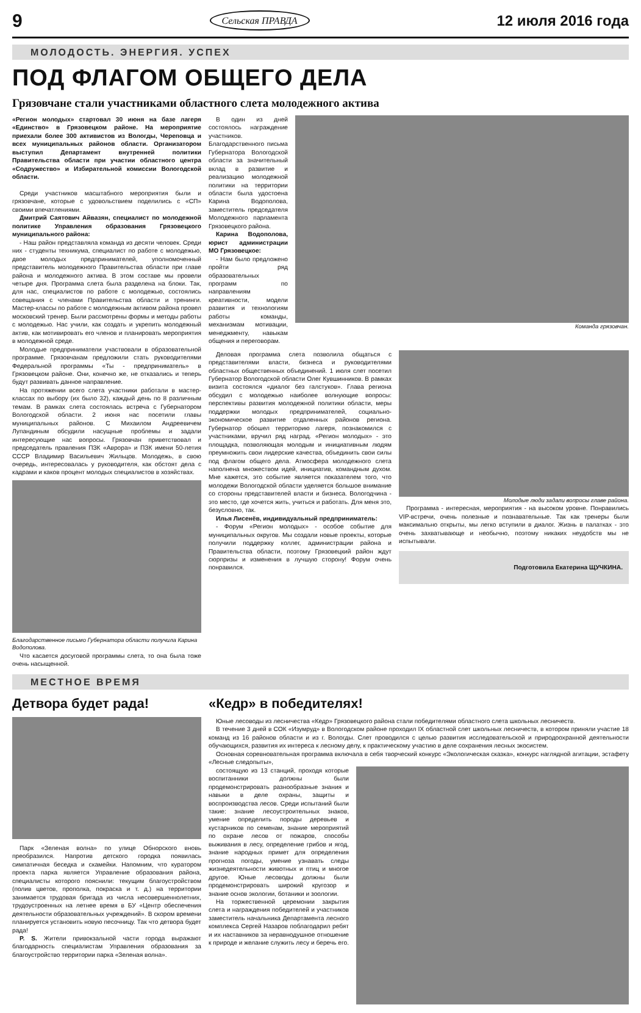9 Сельская ПРАВДА 12 июля 2016 года
МОЛОДОСТЬ. ЭНЕРГИЯ. УСПЕХ
ПОД ФЛАГОМ ОБЩЕГО ДЕЛА
Грязовчане стали участниками областного слета молодежного актива
«Регион молодых» стартовал 30 июня на базе лагеря «Единство» в Грязовецком районе. На мероприятие приехали более 300 активистов из Вологды, Череповца и всех муниципальных районов области. Организатором выступил Департамент внутренней политики Правительства области при участии областного центра «Содружество» и Избирательной комиссии Вологодской области.
Среди участников масштабного мероприятия были и грязовчане, которые с удовольствием поделились с «СП» своими впечатлениями.
Дмитрий Саятович Айвазян, специалист по молодежной политике Управления образования Грязовецкого муниципального района:
- Наш район представляла команда из десяти человек. Среди них - студенты техникума, специалист по работе с молодежью, двое молодых предпринимателей, уполномоченный представитель молодежного Правительства области при главе района и молодежного актива. В этом составе мы провели четыре дня. Программа слета была разделена на блоки. Так, для нас, специалистов по работе с молодежью, состоялись совещания с членами Правительства области и тренинги. Мастер-классы по работе с молодежным активом района провел московский тренер. Были рассмотрены формы и методы работы с молодежью. Нас учили, как создать и укрепить молодежный актив, как мотивировать его членов и планировать мероприятия в молодежной среде.
Молодые предприниматели участвовали в образовательной программе. Грязовчанам предложили стать руководителями Федеральной программы «Ты - предприниматель» в Грязовецком районе. Они, конечно же, не отказались и теперь будут развивать данное направление.
На протяжении всего слета участники работали в мастер-классах по выбору (их было 32), каждый день по 8 различным темам. В рамках слета состоялась встреча с Губернатором Вологодской области. 2 июня нас посетили главы муниципальных районов. С Михаилом Андреевичем Лупандиным обсудили насущные проблемы и задали интересующие нас вопросы. Грязовчан приветствовал и председатель правления ПЗК «Аврора» и ПЗК имени 50-летия СССР Владимир Васильевич Жильцов. Молодежь, в свою очередь, интересовалась у руководителя, как обстоят дела с кадрами и каков процент молодых специалистов в хозяйствах.
Благодарственное письмо Губернатора области получила Карина Водополова.
Что касается досуговой программы слета, то она была тоже очень насыщенной.
В один из дней состоялось награждение участников. Благодарственного письма Губернатора Вологодской области за значительный вклад в развитие и реализацию молодежной политики на территории области была удостоена Карина Водополова, заместитель председателя Молодежного парламента Грязовецкого района.
Карина Водополова, юрист администрации МО Грязовецкое:
- Нам было предложено пройти ряд образовательных программ по направлениям креативности, модели развития и технологиям работы команды, механизмам мотивации, менеджменту, навыкам общения и переговорам.
Команда грязовчан.
Деловая программа слета позволила общаться с представителями власти, бизнеса и руководителями областных общественных объединений. 1 июля слет посетил Губернатор Вологодской области Олег Кувшинников. В рамках визита состоялся «диалог без галстуков». Глава региона обсудил с молодежью наиболее волнующие вопросы: перспективы развития молодежной политики области, меры поддержки молодых предпринимателей, социально-экономическое развитие отдаленных районов региона. Губернатор обошел территорию лагеря, познакомился с участниками, вручил ряд наград. «Регион молодых» - это площадка, позволяющая молодым и инициативным людям преумножить свои лидерские качества, объединить свои силы под флагом общего дела. Атмосфера молодежного слета наполнена множеством идей, инициатив, командным духом. Мне кажется, это событие является показателем того, что молодежи Вологодской области уделяется большое внимание со стороны представителей власти и бизнеса. Вологодчина - это место, где хочется жить, учиться и работать. Для меня это, безусловно, так.
Илья Лисенёв, индивидуальный предприниматель:
- Форум «Регион молодых» - особое событие для муниципальных округов. Мы создали новые проекты, которые получили поддержку коллег, администрации района и Правительства области, поэтому Грязовецкий район ждут сюрпризы и изменения в лучшую сторону! Форум очень понравился.
Молодые люди задали вопросы главе района.
Программа - интересная, мероприятия - на высоком уровне. Понравились VIP-встречи, очень полезные и познавательные. Так как тренеры были максимально открыты, мы легко вступили в диалог. Жизнь в палатках - это очень захватывающе и необычно, поэтому никаких неудобств мы не испытывали.
Подготовила Екатерина ЩУЧКИНА.
МЕСТНОЕ ВРЕМЯ
Детвора будет рада!
Парк «Зеленая волна» по улице Обнорского вновь преобразился. Напротив детского городка появилась симпатичная беседка и скамейки. Напомним, что куратором проекта парка является Управление образования района, специалисты которого пояснили: текущим благоустройством (полив цветов, прополка, покраска и т. д.) на территории занимается трудовая бригада из числа несовершеннолетних, трудоустроенных на летнее время в БУ «Центр обеспечения деятельности образовательных учреждений». В скором времени планируется установить новую песочницу. Так что детвора будет рада!
P. S. Жители привокзальной части города выражают благодарность специалистам Управления образования за благоустройство территории парка «Зеленая волна».
«Кедр» в победителях!
Юные лесоводы из лесничества «Кедр» Грязовецкого района стали победителями областного слета школьных лесничеств.
В течение 3 дней в СОК «Изумруд» в Вологодском районе проходил IX областной слет школьных лесничеств, в котором приняли участие 18 команд из 16 районов области и из г. Вологды. Слет проводился с целью развития исследовательской и природоохранной деятельности обучающихся, развития их интереса к лесному делу, к практическому участию в деле сохранения лесных экосистем.
Основная соревновательная программа включала в себя творческий конкурс «Экологическая сказка», конкурс наглядной агитации, эстафету «Лесные следопыты»,
состоящую из 13 станций, проходя которые воспитанники должны были продемонстрировать разнообразные знания и навыки в деле охраны, защиты и воспроизводства лесов. Среди испытаний были такие: знание лесоустроительных знаков, умение определить породы деревьев и кустарников по семенам, знание мероприятий по охране лесов от пожаров, способы выживания в лесу, определение грибов и ягод, знание народных примет для определения прогноза погоды, умение узнавать следы жизнедеятельности животных и птиц и многое другое. Юные лесоводы должны были продемонстрировать широкий кругозор и знание основ экологии, ботаники и зоологии.
На торжественной церемонии закрытия слета и награждения победителей и участников заместитель начальника Департамента лесного комплекса Сергей Назаров поблагодарил ребят и их наставников за неравнодушное отношение к природе и желание служить лесу и беречь его.